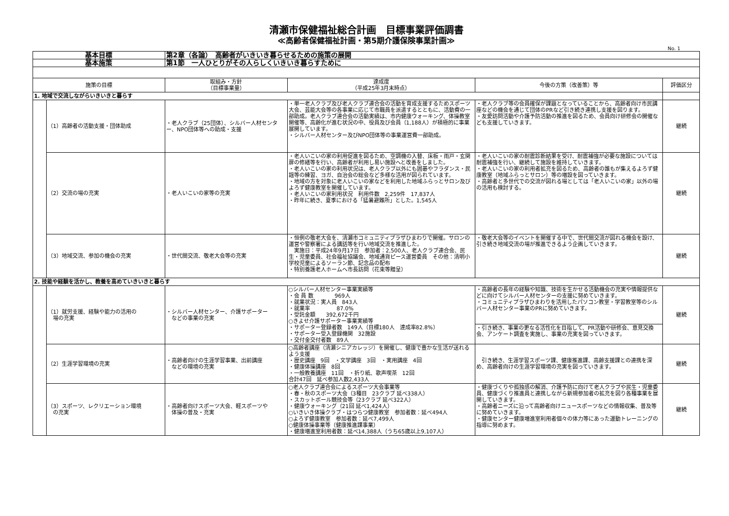清瀬市保健福祉総合計画　目標事業評価調書
≪高齢者保健福祉計画・第5期介護保険事業計画≫
No. 1
| 基本目標 | | 第2章（各論） 高齢者がいきいき暮らせるための施策の展開 | | | |
| 基本施策 | | 第1節 一人ひとりがその人らしくいきいき暮らすために | | | |
| 施策の目標 | | 取組み・方針 （目標事業量） | 達成度 （平成25年3月末時点） | 今後の方策（改善策）等 | 評価区分 |
| 1. 地域で交流しながらいきいきと暮らす | | | | | |
| | （1）高齢者の活動支援・団体助成 | ・老人クラブ（25団体）、シルバー人材センター、NPO団体等への助成・支援 | ・単一老人クラブ及び老人クラブ連合会の活動を育成支援するためスポーツ大会、芸能大会等の各事業に応じて市職員を派遣するとともに、活動費の一部助成。老人クラブ連合会の活動実績は、市内健康ウォーキング、体操教室開催等、高齢化が進む状況の中、役員及び会員（1,188人）が積極的に事業展開しています。 ・シルバー人材センター及びNPO団体等の事業運営費一部助成。 | ・老人クラブ等の会員確保が課題となっていることから、高齢者向け市民講座などの機会を通じて団体のPRなど引き続き連携し支援を図ります。 ・友愛訪問活動や介護予防活動の推進を図るため、会員向け研修会の開催なども支援していきます。 | 継続 |
| | （2）交流の場の充実 | ・老人いこいの家等の充実 | ・老人いこいの家の利用促進を図るため、空調機の入替、床板・雨戸・玄関扉の修繕等を行い、高齢者が利用し易い施設へと改善をしました。 ・老人いこいの家の利用状況は、老人クラブ以外にも囲碁やフラダンス・民謡等の練習、ヨガ、自治会の総会など多様な活用が図られています。 ・地域の方を対象に老人いこいの家などを利用した地域ふらっとサロン及びよろず健康教室を開催しています。 ・老人いこいの家利用状況 利用件数 2,259件 17,837人 ・昨年に続き、夏季における「猛暑避難所」とした。1,545人 | ・老人いこいの家の耐震診断結果を受け、耐震補強が必要な施設については耐震補強を行い、継続して施設を維持していきます。 ・老人いこいの家の利用者拡充を図るため、高齢者の誰もが集えるよろず健康教室（地域ふらっとサロン）等の増設を図っていきます。 ・高齢者と多世代での交流が図れる場としては「老人いこいの家」以外の場の活用も検討する。 | 継続 |
| | （3）地域交流、参加の機会の充実 | ・世代間交流、敬老大会等の充実 | ・恒例の敬老大会を、清瀬市コミュニティプラザひまわりで開催。サロンの運営や警察署による講話等を行い地域交流を推進した。 実施日：平成24年9月17日 参加者：2,500人、老人クラブ連合会、民生・児童委員、社会福祉協議会、地域通貨ピース運営委員 その他：清明小学校児童によるソーラン節、記念品の配布 ・特別養護老人ホームへ市長訪問（花束等贈呈） | ・敬老大会等のイベントを開催する中で、世代間交流が図れる機会を設け、引き続き地域交流の場が推進できるよう企画していきます。 | 継続 |
| 2. 技能や経験を活かし、教養を高めていきいきと暮らす | | | | | |
| | （1）就労支援、経験や能力の活用の 場の充実 | ・シルバー人材センター、介護サポーター などの事業の充実 | ○シルバー人材センター事業実績等 ・会 員 数 969人 ・就業状況：実人員 843人 ・就業率 87.0% ・受託金額 392,672千円 ○きよせ介護サポーター事業実績等 ・サポーター登録者数 149人（目標180人 達成率82.8%） ・サポーター受入登録機関 32施設 ・交付金交付者数 89人 | ・高齢者の長年の経験や知識、技術を生かせる活動機会の充実や情報提供などに向けてシルバー人材センターの支援に努めていきます。 ・コミュニティプラザひまわりを活用したパソコン教室・学習教室等のシルバー人材センター事業のPRに努めていきます。 | 継続 |
| | | | | ・引き続き、事業の更なる活性化を目指して、PR活動や研修会、意見交換会、アンケート調査を実施し、事業の充実を図っていきます。 | |
| | （2）生涯学習環境の充実 | ・高齢者向けの生涯学習事業、出前講座 などの環境の充実 | ○高齢者講座（清瀬シニアカレッジ）を開催し、健康で豊かな生活が送れるよう支援 ・歴史講座 9回 ・文学講座 3回 ・実用講座 4回 ・健康体操講座 8回 ・一般教養講座 11回 ・折り紙、歌声喫茶 12回 合計47回 延べ参加人数2,433人 | 引き続き、生涯学習スポーツ課、健康推進課、高齢支援課との連携を深め、高齢者向けの生涯学習環境の充実を図っていきます。 | 継続 |
| | （3）スポーツ、レクリエーション環境 の充実 | ・高齢者向けスポーツ大会、軽スポーツや 体操の普及・充実 | ○老人クラブ連合会によるスポーツ大会事業等 ・春・秋のスポーツ大会（3種目 23クラブ 延べ338人） ・スカットボール競技会等（23クラブ 延べ322人） ・健康ウォーキング（21回 延べ1,424人） ○いきいき体操クラブ・はつらつ健康教室 参加者数：延べ494人 ○よろず健康教室 参加者数：延べ7,499人 ○健康体操事業等（健康推進課事業） ・健康増進室利用者数：延べ14,388人（うち65歳以上9,107人） | ・健康づくりや孤独感の解消、介護予防に向けて老人クラブや民生・児童委員、健康づくり推進員と連携しながら新規参加者の拡充を図り各種事業を展開していきます。 ・高齢者ニーズに沿って高齢者向けニュースポーツなどの情報収集、普及等に努めていきます。 ・健康センター健康増進室利用者個々の体力等にあった運動トレーニングの指導に努めます。 | 継続 |